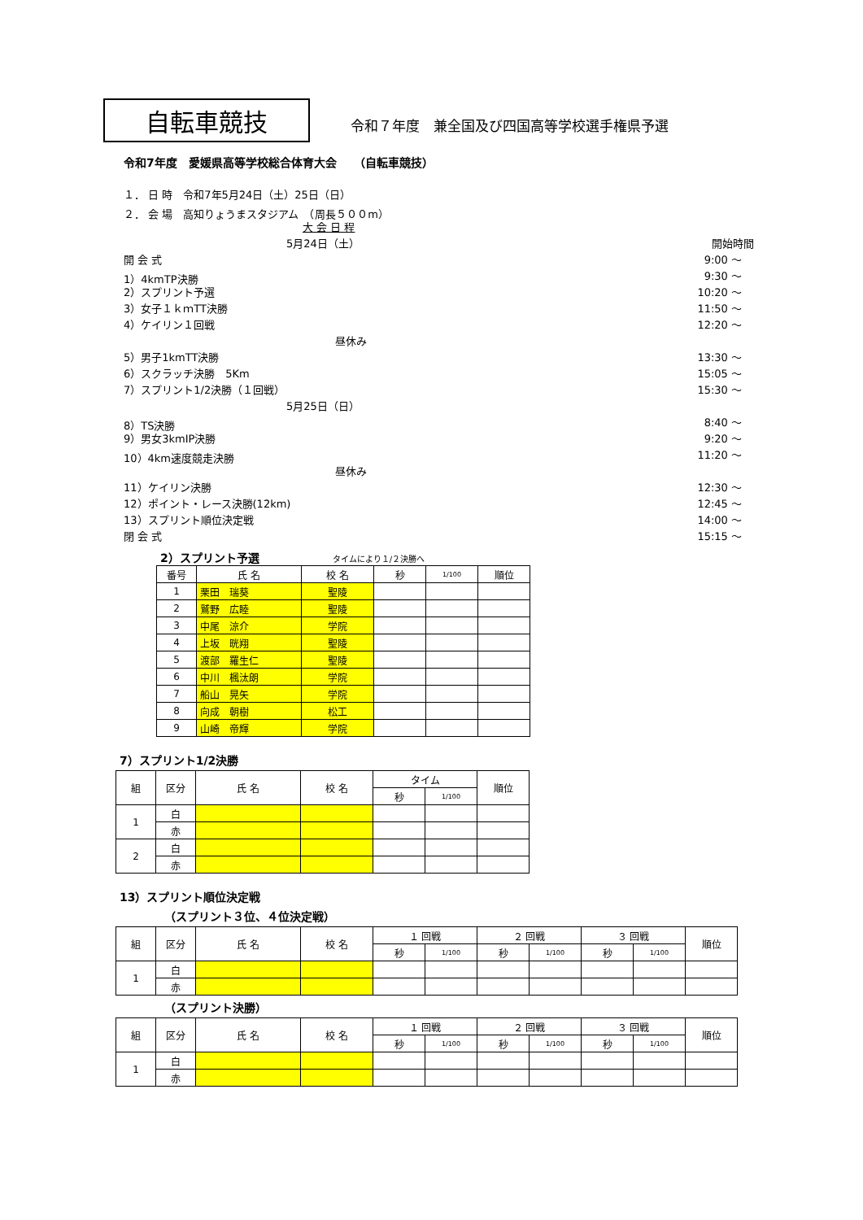自転車競技 令和７年度　兼全国及び四国高等学校選手権県予選
令和7年度　愛媛県高等学校総合体育大会　　（自転車競技）
１． 日 時　令和7年5月24日（土）25日（日）
２． 会 場　高知りょうまスタジアム　（周長５００m）
大 会 日 程
5月24日（土） 開始時間
開 会 式 9:00 ～
1）4kmTP決勝 9:30 ～
2）スプリント予選 10:20 ～
3）女子１ｋｍTT決勝 11:50 ～
4）ケイリン１回戦 12:20 ～
昼休み
5）男子1kmTT決勝 13:30 ～
6）スクラッチ決勝　5Km 15:05 ～
7）スプリント1/2決勝（１回戦） 15:30 ～
5月25日（日）
8）TS決勝 8:40 ～
9）男女3kmIP決勝 9:20 ～
10）4km速度競走決勝 11:20 ～
昼休み
11）ケイリン決勝 12:30 ～
12）ポイント・レース決勝(12km) 12:45 ～
13）スプリント順位決定戦 14:00 ～
閉 会 式 15:15 ～
2）スプリント予選 タイムにより１/２決勝へ
| 番号 | 氏 名 | 校 名 | 秒 | 1/100 | 順位 |
| --- | --- | --- | --- | --- | --- |
| 1 | 栗田 瑞葵 | 聖陵 | | | |
| 2 | 鷲野 広睦 | 聖陵 | | | |
| 3 | 中尾 涼介 | 学院 | | | |
| 4 | 上坂 晄翔 | 聖陵 | | | |
| 5 | 渡部 羅生仁 | 聖陵 | | | |
| 6 | 中川 楓汰朗 | 学院 | | | |
| 7 | 船山 晃矢 | 学院 | | | |
| 8 | 向成 朝樹 | 松工 | | | |
| 9 | 山崎 帝輝 | 学院 | | | |
7）スプリント1/2決勝
| 組 | 区分 | 氏 名 | 校 名 | タイム | | 順位 |
| --- | --- | --- | --- | --- | --- | --- |
| | | | | 秒 | 1/100 | |
| 1 | 白 | | | | | |
| | 赤 | | | | | |
| 2 | 白 | | | | | |
| | 赤 | | | | | |
13）スプリント順位決定戦
（スプリント３位、４位決定戦）
| 組 | 区分 | 氏 名 | 校 名 | １ 回戦 | | ２ 回戦 | | ３ 回戦 | | 順位 |
| --- | --- | --- | --- | --- | --- | --- | --- | --- | --- | --- |
| | | | | 秒 | 1/100 | 秒 | 1/100 | 秒 | 1/100 | |
| 1 | 白 | | | | | | | | | |
| | 赤 | | | | | | | | | |
（スプリント決勝）
| 組 | 区分 | 氏 名 | 校 名 | １ 回戦 | | ２ 回戦 | | ３ 回戦 | | 順位 |
| --- | --- | --- | --- | --- | --- | --- | --- | --- | --- | --- |
| | | | | 秒 | 1/100 | 秒 | 1/100 | 秒 | 1/100 | |
| 1 | 白 | | | | | | | | | |
| | 赤 | | | | | | | | | |